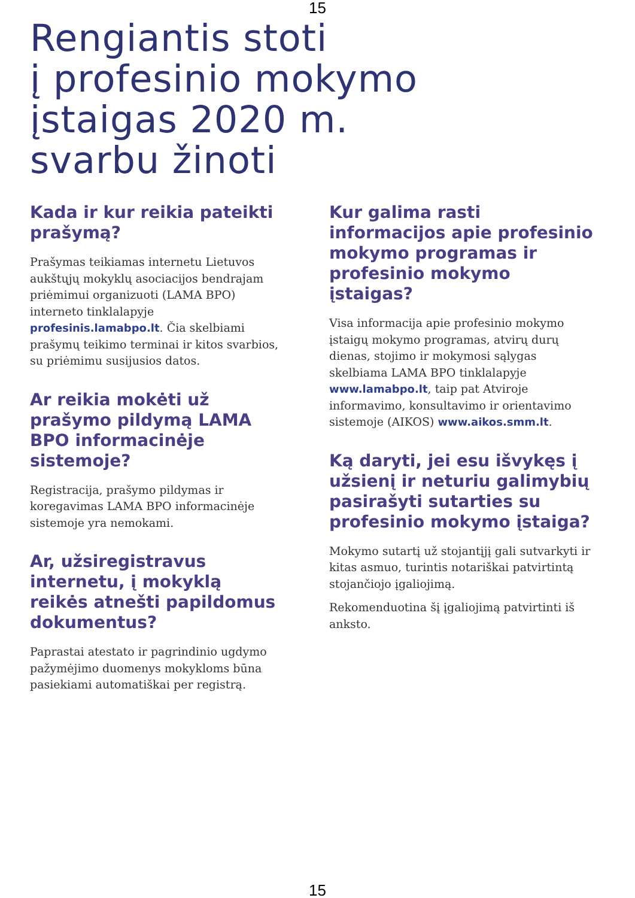15
Rengiantis stoti
į profesinio mokymo
įstaigas 2020 m.
svarbu žinoti
Kada ir kur reikia pateikti prašymą?
Prašymas teikiamas internetu Lietuvos aukštųjų mokyklų asociacijos bendrajam priėmimui organizuoti (LAMA BPO) interneto tinklalapyje profesinis.lamabpo.lt. Čia skelbiami prašymų teikimo terminai ir kitos svarbios, su priėmimu susijusios datos.
Ar reikia mokėti už prašymo pildymą LAMA BPO informacinėje sistemoje?
Registracija, prašymo pildymas ir koregavimas LAMA BPO informacinėje sistemoje yra nemokami.
Ar, užsiregistravus internetu, į mokyklą reikės atnešti papildomus dokumentus?
Paprastai atestato ir pagrindinio ugdymo pažymėjimo duomenys mokykloms būna pasiekiami automatiškai per registrą.
Kur galima rasti informacijos apie profesinio mokymo programas ir profesinio mokymo įstaigas?
Visa informacija apie profesinio mokymo įstaigų mokymo programas, atvirų durų dienas, stojimo ir mokymosi sąlygas skelbiama LAMA BPO tinklalapyje www.lamabpo.lt, taip pat Atviroje informavimo, konsultavimo ir orientavimo sistemoje (AIKOS) www.aikos.smm.lt.
Ką daryti, jei esu išvykęs į užsienį ir neturiu galimybių pasirašyti sutarties su profesinio mokymo įstaiga?
Mokymo sutartį už stojantįjį gali sutvarkyti ir kitas asmuo, turintis notariškai patvirtintą stojančiojo įgaliojimą.
Rekomenduotina šį įgaliojimą patvirtinti iš anksto.
15